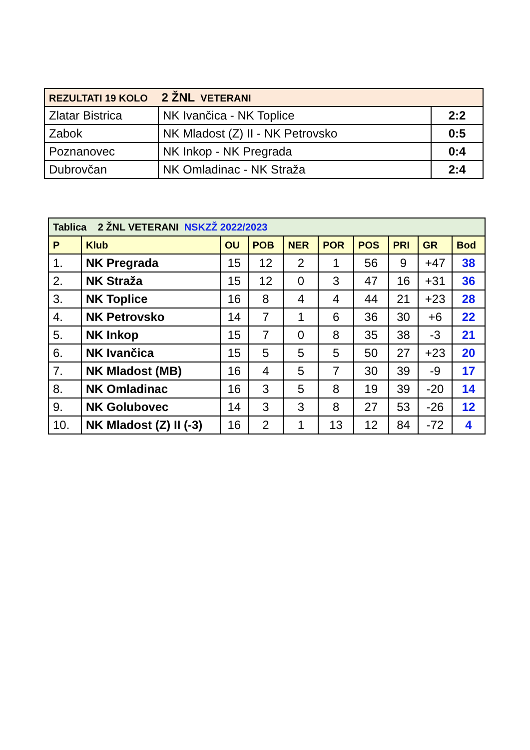| REZULTATI 19 KOLO 2 ŽNL VETERANI | | |
| Zlatar Bistrica | NK Ivančica - NK Toplice | 2:2 |
| Zabok | NK Mladost (Z) II - NK Petrovsko | 0:5 |
| Poznanovec | NK Inkop - NK Pregrada | 0:4 |
| Dubrovčan | NK Omladinac - NK Straža | 2:4 |
| Tablica 2 ŽNL VETERANI NSKZŽ 2022/2023 | | | | | | | | | |
| P | Klub | OU | POB | NER | POR | POS | PRI | GR | Bod |
| 1. | NK Pregrada | 15 | 12 | 2 | 1 | 56 | 9 | +47 | 38 |
| 2. | NK Straža | 15 | 12 | 0 | 3 | 47 | 16 | +31 | 36 |
| 3. | NK Toplice | 16 | 8 | 4 | 4 | 44 | 21 | +23 | 28 |
| 4. | NK Petrovsko | 14 | 7 | 1 | 6 | 36 | 30 | +6 | 22 |
| 5. | NK Inkop | 15 | 7 | 0 | 8 | 35 | 38 | -3 | 21 |
| 6. | NK Ivančica | 15 | 5 | 5 | 5 | 50 | 27 | +23 | 20 |
| 7. | NK Mladost (MB) | 16 | 4 | 5 | 7 | 30 | 39 | -9 | 17 |
| 8. | NK Omladinac | 16 | 3 | 5 | 8 | 19 | 39 | -20 | 14 |
| 9. | NK Golubovec | 14 | 3 | 3 | 8 | 27 | 53 | -26 | 12 |
| 10. | NK Mladost (Z) II (-3) | 16 | 2 | 1 | 13 | 12 | 84 | -72 | 4 |